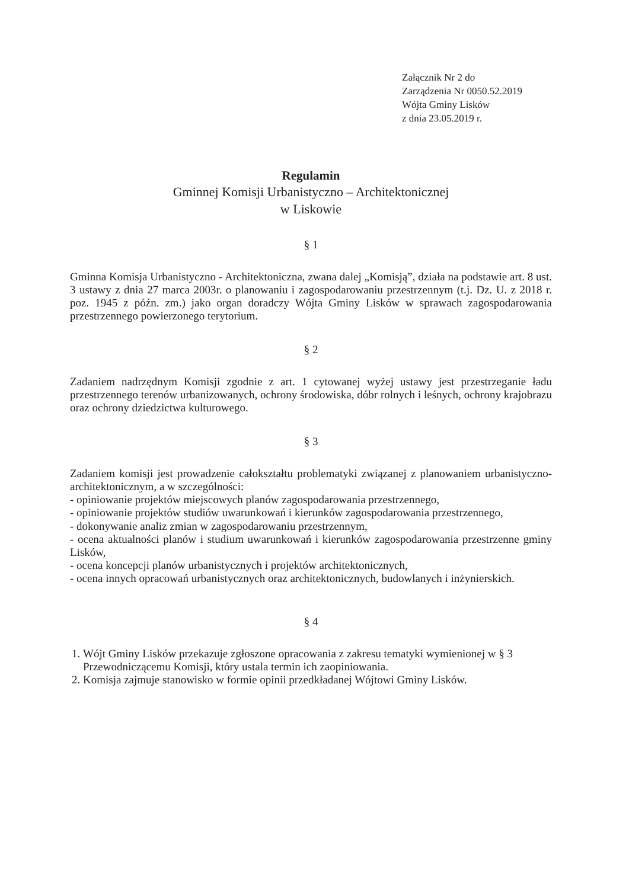Załącznik Nr 2 do
Zarządzenia Nr 0050.52.2019
Wójta Gminy Lisków
z dnia 23.05.2019 r.
Regulamin
Gminnej Komisji Urbanistyczno – Architektonicznej
w Liskowie
§ 1
Gminna Komisja Urbanistyczno - Architektoniczna, zwana dalej „Komisją”, działa na podstawie art. 8 ust. 3 ustawy z dnia 27 marca 2003r. o planowaniu i zagospodarowaniu przestrzennym (t.j. Dz. U. z 2018 r. poz. 1945 z późn. zm.) jako organ doradczy Wójta Gminy Lisków w sprawach zagospodarowania przestrzennego powierzonego terytorium.
§ 2
Zadaniem nadrzędnym Komisji zgodnie z art. 1 cytowanej wyżej ustawy jest przestrzeganie ładu przestrzennego terenów urbanizowanych, ochrony środowiska, dóbr rolnych i leśnych, ochrony krajobrazu oraz ochrony dziedzictwa kulturowego.
§ 3
Zadaniem komisji jest prowadzenie całokształtu problematyki związanej z planowaniem urbanistyczno-architektonicznym, a w szczególności:
- opiniowanie projektów miejscowych planów zagospodarowania przestrzennego,
- opiniowanie projektów studiów uwarunkowań i kierunków zagospodarowania przestrzennego,
- dokonywanie analiz zmian w zagospodarowaniu przestrzennym,
- ocena aktualności planów i studium uwarunkowań i kierunków zagospodarowania przestrzenne gminy Lisków,
- ocena koncepcji planów urbanistycznych i projektów architektonicznych,
- ocena innych opracowań urbanistycznych oraz architektonicznych, budowlanych i inżynierskich.
§ 4
1. Wójt Gminy Lisków przekazuje zgłoszone opracowania z zakresu tematyki wymienionej w § 3 Przewodniczącemu Komisji, który ustala termin ich zaopiniowania.
2. Komisja zajmuje stanowisko w formie opinii przedkładanej Wójtowi Gminy Lisków.